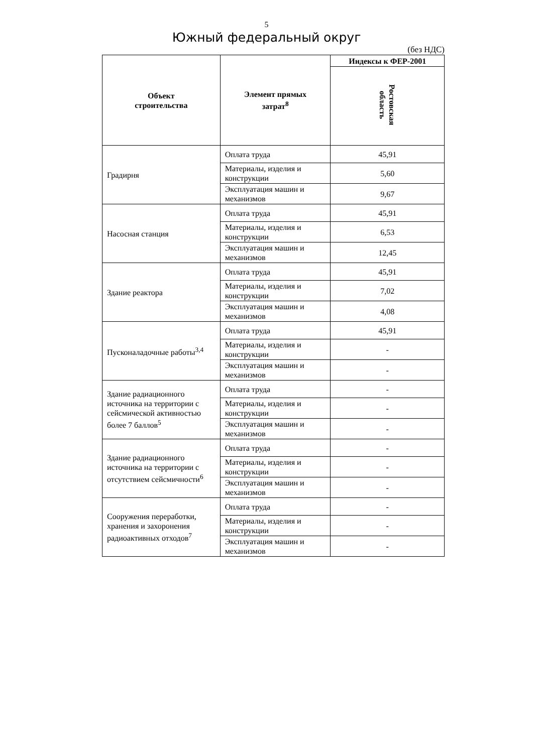5
Южный федеральный округ
(без НДС)
| Объект строительства | Элемент прямых затрат<sup>8</sup> | Индексы к ФЕР-2001 |
| --- | --- | --- |
| | | Ростовская область |
| Градирня | Оплата труда | 45,91 |
| | Материалы, изделия и конструкции | 5,60 |
| | Эксплуатация машин и механизмов | 9,67 |
| Насосная станция | Оплата труда | 45,91 |
| | Материалы, изделия и конструкции | 6,53 |
| | Эксплуатация машин и механизмов | 12,45 |
| Здание реактора | Оплата труда | 45,91 |
| | Материалы, изделия и конструкции | 7,02 |
| | Эксплуатация машин и механизмов | 4,08 |
| Пусконаладочные работы<sup>3,4</sup> | Оплата труда | 45,91 |
| | Материалы, изделия и конструкции | - |
| | Эксплуатация машин и механизмов | - |
| Здание радиационного источника на территории с сейсмической активностью более 7 баллов<sup>5</sup> | Оплата труда | - |
| | Материалы, изделия и конструкции | - |
| | Эксплуатация машин и механизмов | - |
| Здание радиационного источника на территории с отсутствием сейсмичности<sup>6</sup> | Оплата труда | - |
| | Материалы, изделия и конструкции | - |
| | Эксплуатация машин и механизмов | - |
| Сооружения переработки, хранения и захоронения радиоактивных отходов<sup>7</sup> | Оплата труда | - |
| | Материалы, изделия и конструкции | - |
| | Эксплуатация машин и механизмов | - |